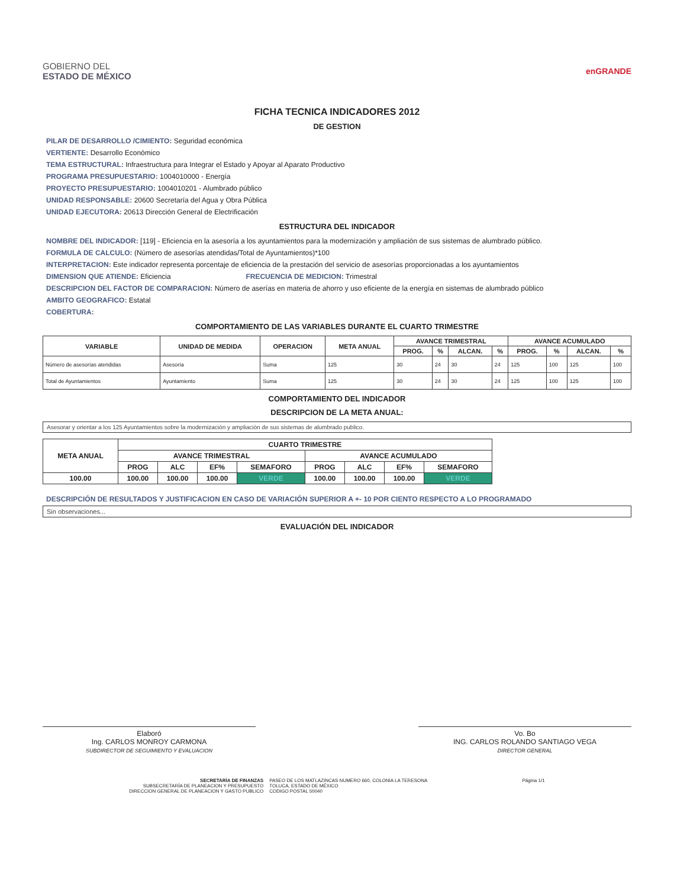GOBIERNO DEL
ESTADO DE MÉXICO
enGRANDE
FICHA TECNICA INDICADORES 2012
DE GESTION
PILAR DE DESARROLLO /CIMIENTO: Seguridad económica
VERTIENTE: Desarrollo Económico
TEMA ESTRUCTURAL: Infraestructura para Integrar el Estado y Apoyar al Aparato Productivo
PROGRAMA PRESUPUESTARIO: 1004010000 - Energía
PROYECTO PRESUPUESTARIO: 1004010201 - Alumbrado público
UNIDAD RESPONSABLE: 20600 Secretaría del Agua y Obra Pública
UNIDAD EJECUTORA: 20613 Dirección General de Electrificación
ESTRUCTURA DEL INDICADOR
NOMBRE DEL INDICADOR: [119] - Eficiencia en la asesoría a los ayuntamientos para la modernización y ampliación de sus sistemas de alumbrado público.
FORMULA DE CALCULO: (Número de asesorías atendidas/Total de Ayuntamientos)*100
INTERPRETACION: Este indicador representa porcentaje de eficiencia de la prestación del servicio de asesorías proporcionadas a los ayuntamientos
DIMENSION QUE ATIENDE: Eficiencia FRECUENCIA DE MEDICION: Trimestral
DESCRIPCION DEL FACTOR DE COMPARACION: Número de aserías en materia de ahorro y uso eficiente de la energía en sistemas de alumbrado público
AMBITO GEOGRAFICO: Estatal
COBERTURA:
COMPORTAMIENTO DE LAS VARIABLES DURANTE EL CUARTO TRIMESTRE
| VARIABLE | UNIDAD DE MEDIDA | OPERACION | META ANUAL | AVANCE TRIMESTRAL | | | | AVANCE ACUMULADO | | | |
| --- | --- | --- | --- | --- | --- | --- | --- | --- | --- | --- | --- |
| | | | | PROG. | % | ALCAN. | % | PROG. | % | ALCAN. | % |
| Número de asesorías atendidas | Asesoría | Suma | 125 | 30 | 24 | 30 | 24 | 125 | 100 | 125 | 100 |
| Total de Ayuntamientos | Ayuntamiento | Suma | 125 | 30 | 24 | 30 | 24 | 125 | 100 | 125 | 100 |
COMPORTAMIENTO DEL INDICADOR
DESCRIPCION DE LA META ANUAL:
Asesorar y orientar a los 125 Ayuntamientos sobre la modernización y ampliación de sus sistemas de alumbrado publico.
| META ANUAL | CUARTO TRIMESTRE | | | | | | | |
| --- | --- | --- | --- | --- | --- | --- | --- | --- |
| | AVANCE TRIMESTRAL | | | | AVANCE ACUMULADO | | | |
| | PROG | ALC | EF% | SEMAFORO | PROG | ALC | EF% | SEMAFORO |
| 100.00 | 100.00 | 100.00 | 100.00 | VERDE | 100.00 | 100.00 | 100.00 | VERDE |
DESCRIPCIÓN DE RESULTADOS Y JUSTIFICACION EN CASO DE VARIACIÓN SUPERIOR A +- 10 POR CIENTO RESPECTO A LO PROGRAMADO
Sin observaciones...
EVALUACIÓN DEL INDICADOR
Elaboró
Ing. CARLOS MONROY CARMONA
SUBDIRECTOR DE SEGUIMIENTO Y EVALUACION
Vo. Bo
ING. CARLOS ROLANDO SANTIAGO VEGA
DIRECTOR GENERAL
SECRETARÍA DE FINANZAS
SUBSECRETARÍA DE PLANEACION Y PRESUPUESTO
DIRECCION GENERAL DE PLANEACION Y GASTO PUBLICO
PASEO DE LOS MATLAZINCAS NUMERO 660, COLONIA LA TERESONA
TOLUCA, ESTADO DE MÉXICO
CODIGO POSTAL 50040
Página 1/1